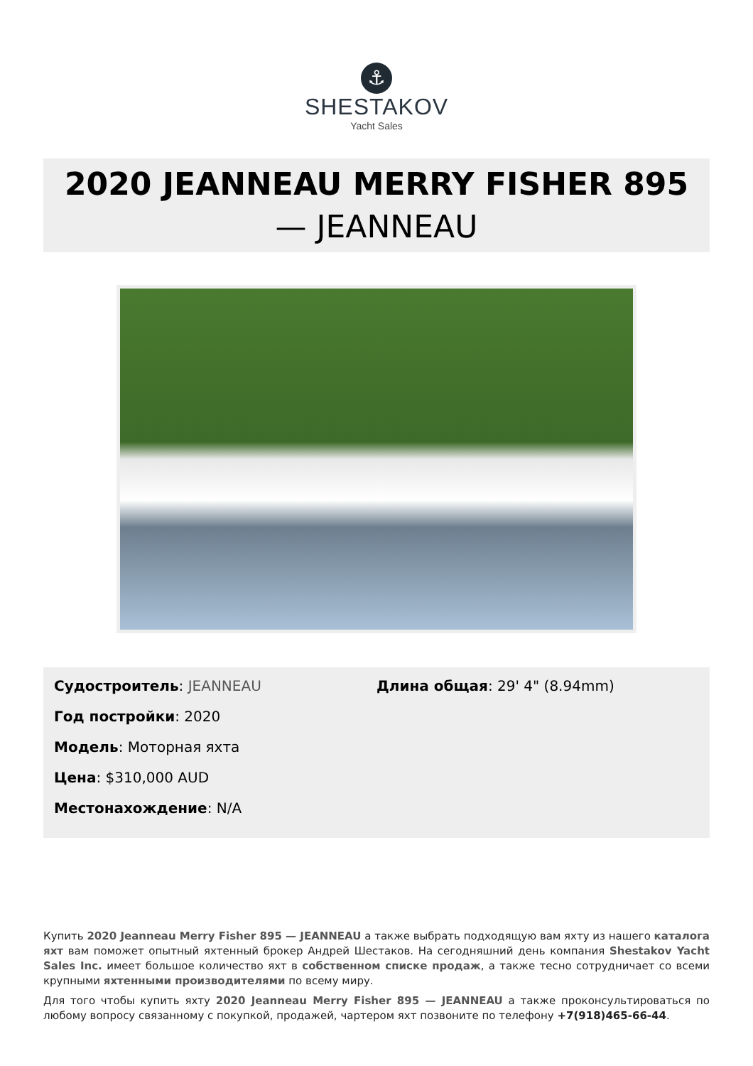⚓
SHESTAKOV
Yacht Sales
2020 JEANNEAU MERRY FISHER 895
— JEANNEAU
Судостроитель: JEANNEAU
Год постройки: 2020
Модель: Моторная яхта
Цена: $310,000 AUD
Местонахождение: N/A
Длина общая: 29' 4" (8.94mm)
Купить 2020 Jeanneau Merry Fisher 895 — JEANNEAU а также выбрать подходящую вам яхту из нашего каталога яхт вам поможет опытный яхтенный брокер Андрей Шестаков. На сегодняшний день компания Shestakov Yacht Sales Inc. имеет большое количество яхт в собственном списке продаж, а также тесно сотрудничает со всеми крупными яхтенными производителями по всему миру.
Для того чтобы купить яхту 2020 Jeanneau Merry Fisher 895 — JEANNEAU а также проконсультироваться по любому вопросу связанному с покупкой, продажей, чартером яхт позвоните по телефону +7(918)465-66-44.